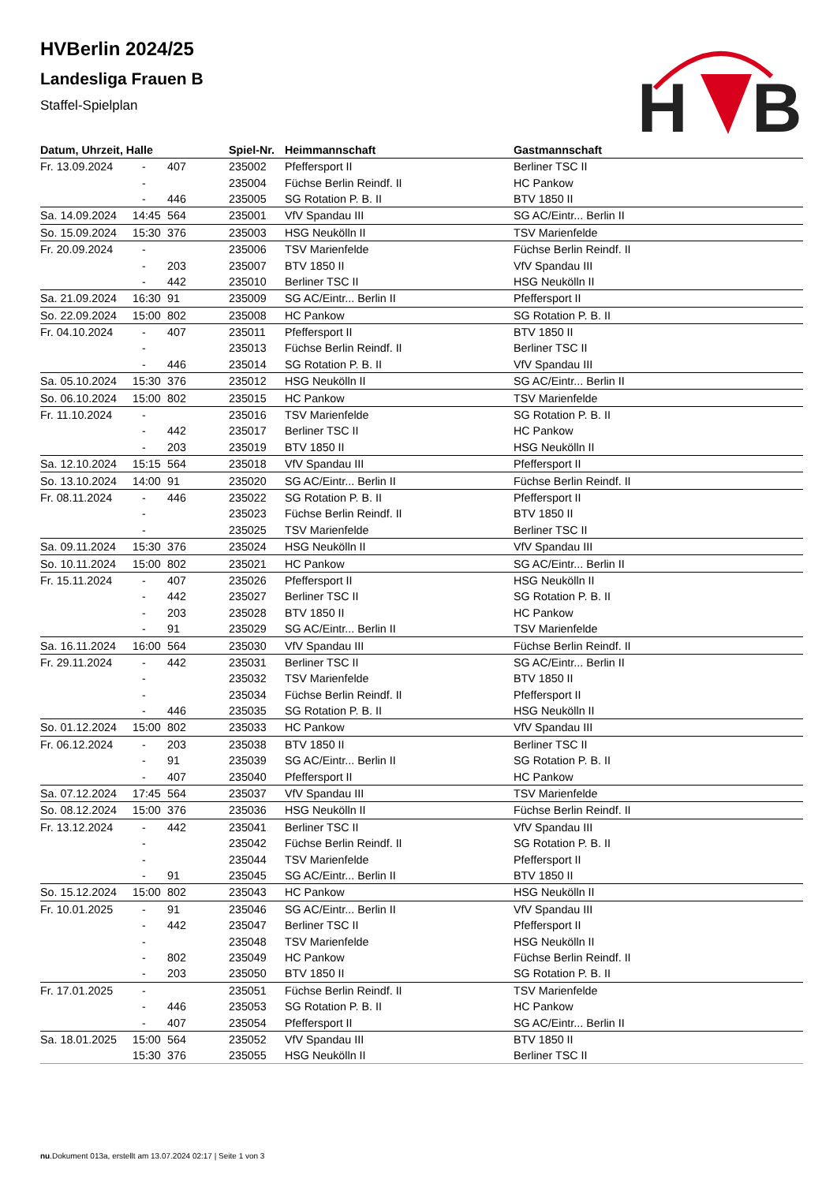H
B
HVBerlin 2024/25
Landesliga Frauen B
Staffel-Spielplan
| Datum, Uhrzeit, Halle | | | Spiel-Nr. | Heimmannschaft | Gastmannschaft |
| --- | --- | --- | --- | --- | --- |
| Fr. 13.09.2024 | - | 407 | 235002 | Pfeffersport II | Berliner TSC II |
| | - | | 235004 | Füchse Berlin Reindf. II | HC Pankow |
| | - | 446 | 235005 | SG Rotation P. B. II | BTV 1850 II |
| Sa. 14.09.2024 | 14:45 | 564 | 235001 | VfV Spandau III | SG AC/Eintr... Berlin II |
| So. 15.09.2024 | 15:30 | 376 | 235003 | HSG Neukölln II | TSV Marienfelde |
| Fr. 20.09.2024 | - | | 235006 | TSV Marienfelde | Füchse Berlin Reindf. II |
| | - | 203 | 235007 | BTV 1850 II | VfV Spandau III |
| | - | 442 | 235010 | Berliner TSC II | HSG Neukölln II |
| Sa. 21.09.2024 | 16:30 | 91 | 235009 | SG AC/Eintr... Berlin II | Pfeffersport II |
| So. 22.09.2024 | 15:00 | 802 | 235008 | HC Pankow | SG Rotation P. B. II |
| Fr. 04.10.2024 | - | 407 | 235011 | Pfeffersport II | BTV 1850 II |
| | - | | 235013 | Füchse Berlin Reindf. II | Berliner TSC II |
| | - | 446 | 235014 | SG Rotation P. B. II | VfV Spandau III |
| Sa. 05.10.2024 | 15:30 | 376 | 235012 | HSG Neukölln II | SG AC/Eintr... Berlin II |
| So. 06.10.2024 | 15:00 | 802 | 235015 | HC Pankow | TSV Marienfelde |
| Fr. 11.10.2024 | - | | 235016 | TSV Marienfelde | SG Rotation P. B. II |
| | - | 442 | 235017 | Berliner TSC II | HC Pankow |
| | - | 203 | 235019 | BTV 1850 II | HSG Neukölln II |
| Sa. 12.10.2024 | 15:15 | 564 | 235018 | VfV Spandau III | Pfeffersport II |
| So. 13.10.2024 | 14:00 | 91 | 235020 | SG AC/Eintr... Berlin II | Füchse Berlin Reindf. II |
| Fr. 08.11.2024 | - | 446 | 235022 | SG Rotation P. B. II | Pfeffersport II |
| | - | | 235023 | Füchse Berlin Reindf. II | BTV 1850 II |
| | - | | 235025 | TSV Marienfelde | Berliner TSC II |
| Sa. 09.11.2024 | 15:30 | 376 | 235024 | HSG Neukölln II | VfV Spandau III |
| So. 10.11.2024 | 15:00 | 802 | 235021 | HC Pankow | SG AC/Eintr... Berlin II |
| Fr. 15.11.2024 | - | 407 | 235026 | Pfeffersport II | HSG Neukölln II |
| | - | 442 | 235027 | Berliner TSC II | SG Rotation P. B. II |
| | - | 203 | 235028 | BTV 1850 II | HC Pankow |
| | - | 91 | 235029 | SG AC/Eintr... Berlin II | TSV Marienfelde |
| Sa. 16.11.2024 | 16:00 | 564 | 235030 | VfV Spandau III | Füchse Berlin Reindf. II |
| Fr. 29.11.2024 | - | 442 | 235031 | Berliner TSC II | SG AC/Eintr... Berlin II |
| | - | | 235032 | TSV Marienfelde | BTV 1850 II |
| | - | | 235034 | Füchse Berlin Reindf. II | Pfeffersport II |
| | - | 446 | 235035 | SG Rotation P. B. II | HSG Neukölln II |
| So. 01.12.2024 | 15:00 | 802 | 235033 | HC Pankow | VfV Spandau III |
| Fr. 06.12.2024 | - | 203 | 235038 | BTV 1850 II | Berliner TSC II |
| | - | 91 | 235039 | SG AC/Eintr... Berlin II | SG Rotation P. B. II |
| | - | 407 | 235040 | Pfeffersport II | HC Pankow |
| Sa. 07.12.2024 | 17:45 | 564 | 235037 | VfV Spandau III | TSV Marienfelde |
| So. 08.12.2024 | 15:00 | 376 | 235036 | HSG Neukölln II | Füchse Berlin Reindf. II |
| Fr. 13.12.2024 | - | 442 | 235041 | Berliner TSC II | VfV Spandau III |
| | - | | 235042 | Füchse Berlin Reindf. II | SG Rotation P. B. II |
| | - | | 235044 | TSV Marienfelde | Pfeffersport II |
| | - | 91 | 235045 | SG AC/Eintr... Berlin II | BTV 1850 II |
| So. 15.12.2024 | 15:00 | 802 | 235043 | HC Pankow | HSG Neukölln II |
| Fr. 10.01.2025 | - | 91 | 235046 | SG AC/Eintr... Berlin II | VfV Spandau III |
| | - | 442 | 235047 | Berliner TSC II | Pfeffersport II |
| | - | | 235048 | TSV Marienfelde | HSG Neukölln II |
| | - | 802 | 235049 | HC Pankow | Füchse Berlin Reindf. II |
| | - | 203 | 235050 | BTV 1850 II | SG Rotation P. B. II |
| Fr. 17.01.2025 | - | | 235051 | Füchse Berlin Reindf. II | TSV Marienfelde |
| | - | 446 | 235053 | SG Rotation P. B. II | HC Pankow |
| | - | 407 | 235054 | Pfeffersport II | SG AC/Eintr... Berlin II |
| Sa. 18.01.2025 | 15:00 | 564 | 235052 | VfV Spandau III | BTV 1850 II |
| | 15:30 | 376 | 235055 | HSG Neukölln II | Berliner TSC II |
nu.Dokument 013a, erstellt am 13.07.2024 02:17 | Seite 1 von 3